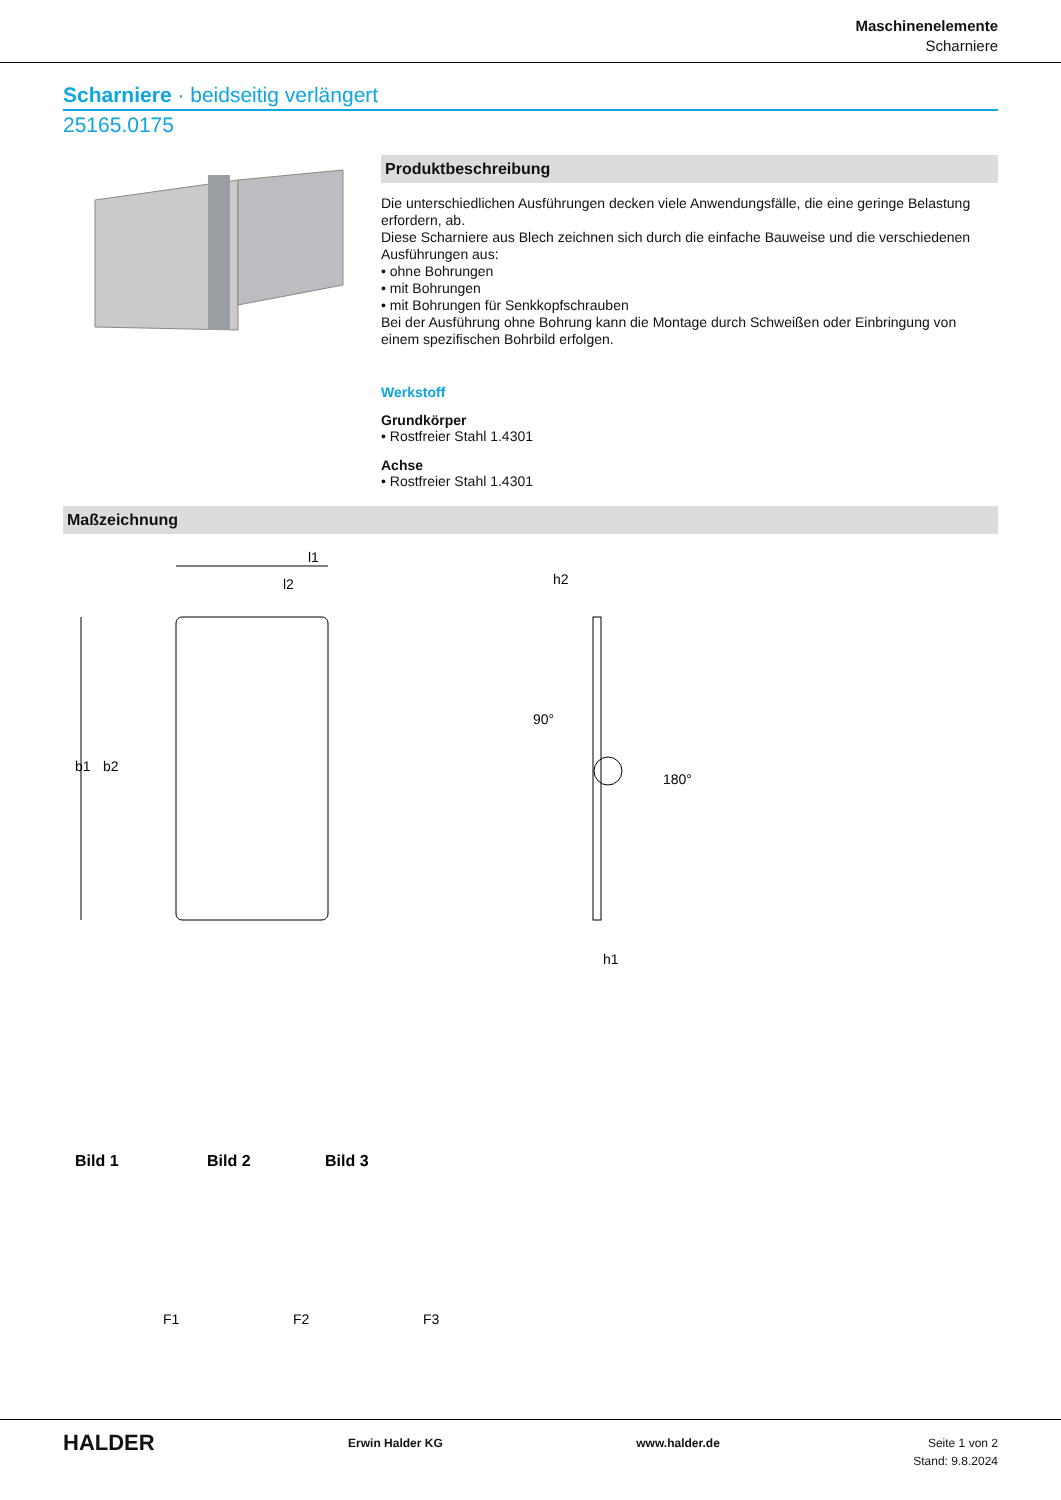Maschinenelemente
Scharniere
Scharniere · beidseitig verlängert
25165.0175
Produktbeschreibung
Die unterschiedlichen Ausführungen decken viele Anwendungsfälle, die eine geringe Belastung erfordern, ab.
Diese Scharniere aus Blech zeichnen sich durch die einfache Bauweise und die verschiedenen Ausführungen aus:
• ohne Bohrungen
• mit Bohrungen
• mit Bohrungen für Senkkopfschrauben
Bei der Ausführung ohne Bohrung kann die Montage durch Schweißen oder Einbringung von einem spezifischen Bohrbild erfolgen.
Werkstoff
Grundkörper
• Rostfreier Stahl 1.4301
Achse
• Rostfreier Stahl 1.4301
Maßzeichnung
l1
l2
b1
b2
h2
h1
180°
90°
Bild 1
Bild 2
Bild 3
F1
F2
F3
HALDER Erwin Halder KG www.halder.de Seite 1 von 2
Stand: 9.8.2024